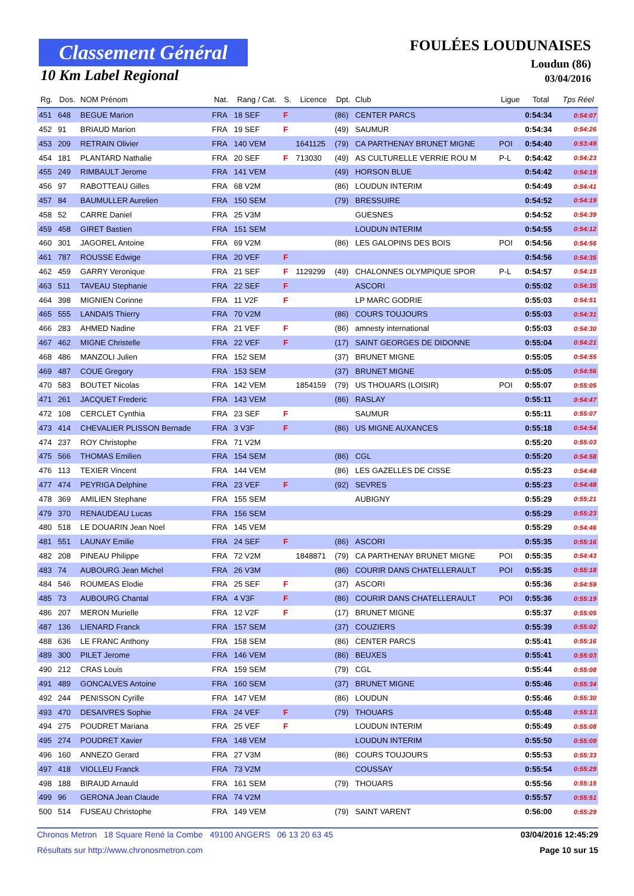Classement Général
10 Km Label Regional
FOULÉES LOUDUNAISES
Loudun (86)
03/04/2016
| Rg. | Dos. | NOM Prénom | Nat. | Rang / Cat. | S. | Licence | Dpt. | Club | Ligue | Total | Tps Réel |
| --- | --- | --- | --- | --- | --- | --- | --- | --- | --- | --- | --- |
| 451 | 648 | BEGUE Marion | FRA | 18 SEF | F | | (86) | CENTER PARCS | | 0:54:34 | 0:54:07 |
| 452 | 91 | BRIAUD Marion | FRA | 19 SEF | F | | (49) | SAUMUR | | 0:54:34 | 0:54:26 |
| 453 | 209 | RETRAIN Olivier | FRA | 140 VEM | | 1641125 | (79) | CA PARTHENAY BRUNET MIGNE | POI | 0:54:40 | 0:53:49 |
| 454 | 181 | PLANTARD Nathalie | FRA | 20 SEF | F | 713030 | (49) | AS CULTURELLE VERRIE ROU M | P-L | 0:54:42 | 0:54:23 |
| 455 | 249 | RIMBAULT Jerome | FRA | 141 VEM | | | (49) | HORSON BLUE | | 0:54:42 | 0:54:19 |
| 456 | 97 | RABOTTEAU Gilles | FRA | 68 V2M | | | (86) | LOUDUN INTERIM | | 0:54:49 | 0:54:41 |
| 457 | 84 | BAUMULLER Aurelien | FRA | 150 SEM | | | (79) | BRESSUIRE | | 0:54:52 | 0:54:19 |
| 458 | 52 | CARRE Daniel | FRA | 25 V3M | | | | GUESNES | | 0:54:52 | 0:54:39 |
| 459 | 458 | GIRET Bastien | FRA | 151 SEM | | | | LOUDUN INTERIM | | 0:54:55 | 0:54:12 |
| 460 | 301 | JAGOREL Antoine | FRA | 69 V2M | | | (86) | LES GALOPINS DES BOIS | POI | 0:54:56 | 0:54:56 |
| 461 | 787 | ROUSSE Edwige | FRA | 20 VEF | F | | | | | 0:54:56 | 0:54:35 |
| 462 | 459 | GARRY Veronique | FRA | 21 SEF | F | 1129299 | (49) | CHALONNES OLYMPIQUE SPOR | P-L | 0:54:57 | 0:54:15 |
| 463 | 511 | TAVEAU Stephanie | FRA | 22 SEF | F | | | ASCORI | | 0:55:02 | 0:54:35 |
| 464 | 398 | MIGNIEN Corinne | FRA | 11 V2F | F | | | LP MARC GODRIE | | 0:55:03 | 0:54:51 |
| 465 | 555 | LANDAIS Thierry | FRA | 70 V2M | | | (86) | COURS TOUJOURS | | 0:55:03 | 0:54:31 |
| 466 | 283 | AHMED Nadine | FRA | 21 VEF | F | | (86) | amnesty international | | 0:55:03 | 0:54:30 |
| 467 | 462 | MIGNE Christelle | FRA | 22 VEF | F | | (17) | SAINT GEORGES DE DIDONNE | | 0:55:04 | 0:54:21 |
| 468 | 486 | MANZOLI Julien | FRA | 152 SEM | | | (37) | BRUNET MIGNE | | 0:55:05 | 0:54:55 |
| 469 | 487 | COUE Gregory | FRA | 153 SEM | | | (37) | BRUNET MIGNE | | 0:55:05 | 0:54:56 |
| 470 | 583 | BOUTET Nicolas | FRA | 142 VEM | | 1854159 | (79) | US THOUARS (LOISIR) | POI | 0:55:07 | 0:55:05 |
| 471 | 261 | JACQUET Frederic | FRA | 143 VEM | | | (86) | RASLAY | | 0:55:11 | 0:54:47 |
| 472 | 108 | CERCLET Cynthia | FRA | 23 SEF | F | | | SAUMUR | | 0:55:11 | 0:55:07 |
| 473 | 414 | CHEVALIER PLISSON Bernade | FRA | 3 V3F | F | | (86) | US MIGNE AUXANCES | | 0:55:18 | 0:54:54 |
| 474 | 237 | ROY Christophe | FRA | 71 V2M | | | | | | 0:55:20 | 0:55:03 |
| 475 | 566 | THOMAS Emilien | FRA | 154 SEM | | | (86) | CGL | | 0:55:20 | 0:54:58 |
| 476 | 113 | TEXIER Vincent | FRA | 144 VEM | | | (86) | LES GAZELLES DE CISSE | | 0:55:23 | 0:54:48 |
| 477 | 474 | PEYRIGA Delphine | FRA | 23 VEF | F | | (92) | SEVRES | | 0:55:23 | 0:54:48 |
| 478 | 369 | AMILIEN Stephane | FRA | 155 SEM | | | | AUBIGNY | | 0:55:29 | 0:55:21 |
| 479 | 370 | RENAUDEAU Lucas | FRA | 156 SEM | | | | | | 0:55:29 | 0:55:23 |
| 480 | 518 | LE DOUARIN Jean Noel | FRA | 145 VEM | | | | | | 0:55:29 | 0:54:46 |
| 481 | 551 | LAUNAY Emilie | FRA | 24 SEF | F | | (86) | ASCORI | | 0:55:35 | 0:55:16 |
| 482 | 208 | PINEAU Philippe | FRA | 72 V2M | | 1848871 | (79) | CA PARTHENAY BRUNET MIGNE | POI | 0:55:35 | 0:54:43 |
| 483 | 74 | AUBOURG Jean Michel | FRA | 26 V3M | | | (86) | COURIR DANS CHATELLERAULT | POI | 0:55:35 | 0:55:18 |
| 484 | 546 | ROUMEAS Elodie | FRA | 25 SEF | F | | (37) | ASCORI | | 0:55:36 | 0:54:59 |
| 485 | 73 | AUBOURG Chantal | FRA | 4 V3F | F | | (86) | COURIR DANS CHATELLERAULT | POI | 0:55:36 | 0:55:19 |
| 486 | 207 | MERON Murielle | FRA | 12 V2F | F | | (17) | BRUNET MIGNE | | 0:55:37 | 0:55:05 |
| 487 | 136 | LIENARD Franck | FRA | 157 SEM | | | (37) | COUZIERS | | 0:55:39 | 0:55:02 |
| 488 | 636 | LE FRANC Anthony | FRA | 158 SEM | | | (86) | CENTER PARCS | | 0:55:41 | 0:55:16 |
| 489 | 300 | PILET Jerome | FRA | 146 VEM | | | (86) | BEUXES | | 0:55:41 | 0:55:03 |
| 490 | 212 | CRAS Louis | FRA | 159 SEM | | | (79) | CGL | | 0:55:44 | 0:55:08 |
| 491 | 489 | GONCALVES Antoine | FRA | 160 SEM | | | (37) | BRUNET MIGNE | | 0:55:46 | 0:55:34 |
| 492 | 244 | PENISSON Cyrille | FRA | 147 VEM | | | (86) | LOUDUN | | 0:55:46 | 0:55:30 |
| 493 | 470 | DESAIVRES Sophie | FRA | 24 VEF | F | | (79) | THOUARS | | 0:55:48 | 0:55:13 |
| 494 | 275 | POUDRET Mariana | FRA | 25 VEF | F | | | LOUDUN INTERIM | | 0:55:49 | 0:55:08 |
| 495 | 274 | POUDRET Xavier | FRA | 148 VEM | | | | LOUDUN INTERIM | | 0:55:50 | 0:55:09 |
| 496 | 160 | ANNEZO Gerard | FRA | 27 V3M | | | (86) | COURS TOUJOURS | | 0:55:53 | 0:55:33 |
| 497 | 418 | VIOLLEU Franck | FRA | 73 V2M | | | | COUSSAY | | 0:55:54 | 0:55:29 |
| 498 | 188 | BIRAUD Arnauld | FRA | 161 SEM | | | (79) | THOUARS | | 0:55:56 | 0:55:15 |
| 499 | 96 | GERONA Jean Claude | FRA | 74 V2M | | | | | | 0:55:57 | 0:55:51 |
| 500 | 514 | FUSEAU Christophe | FRA | 149 VEM | | | (79) | SAINT VARENT | | 0:56:00 | 0:55:29 |
Chronos Metron 18 Square René la Combe 49100 ANGERS 06 13 20 63 45 03/04/2016 12:45:29
Résultats sur http://www.chronosmetron.com Page 10 sur 15